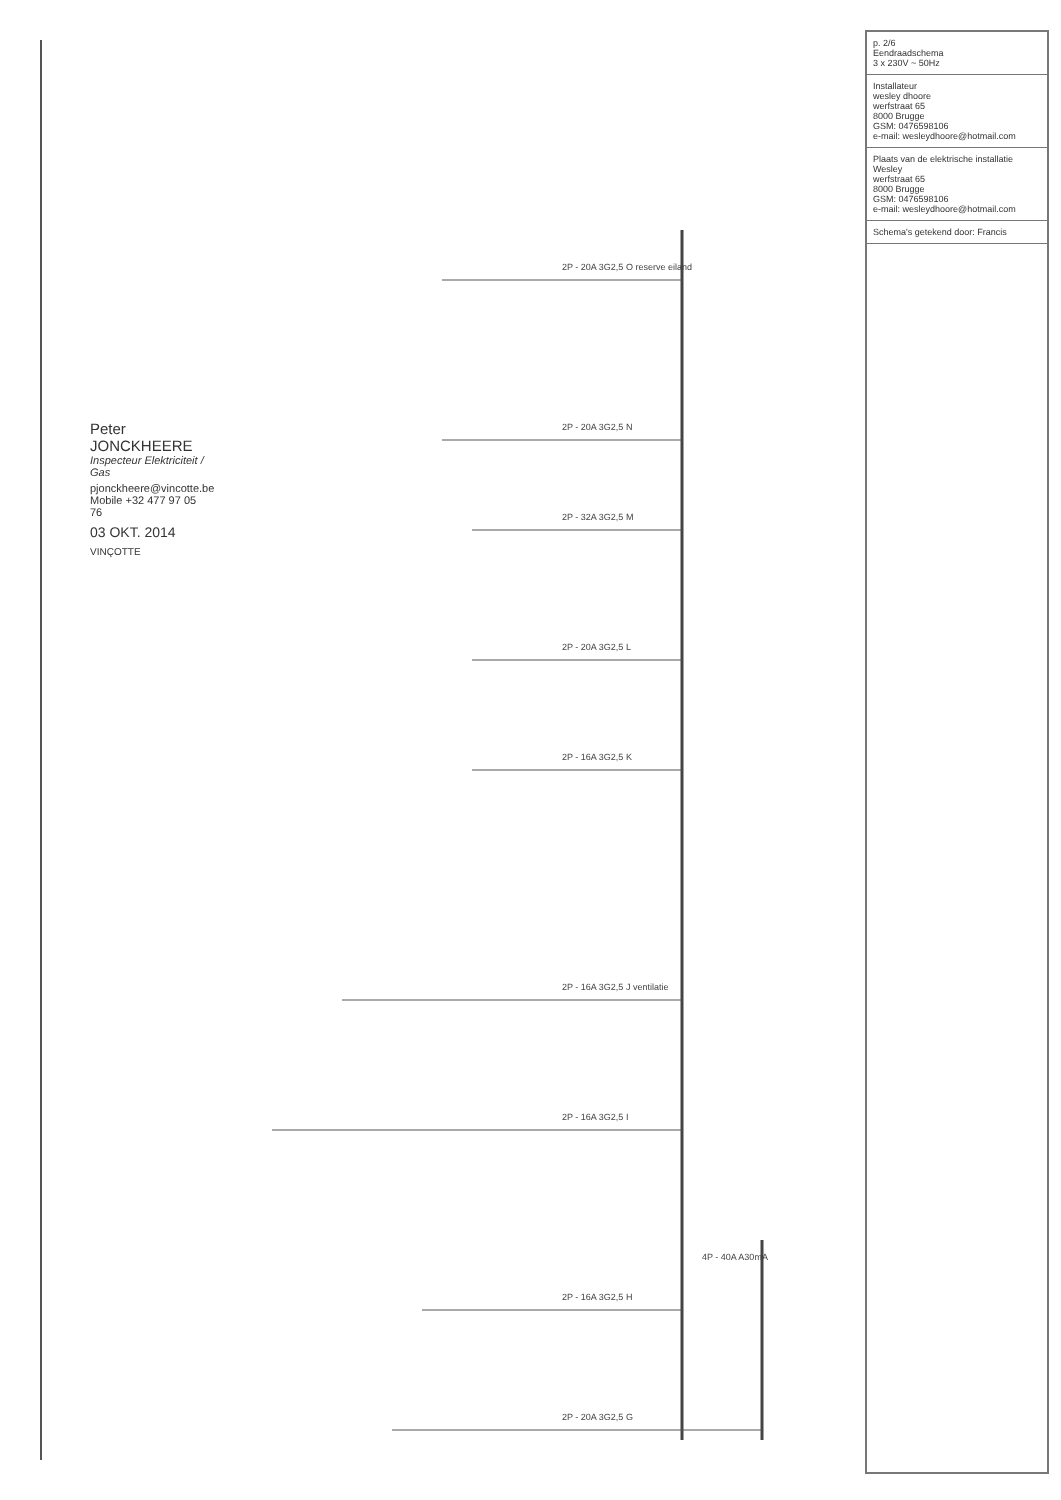Peter JONCKHEERE
Inspecteur Elektriciteit / Gas
pjonckheere@vincotte.be
Mobile +32 477 97 05 76
03 OKT. 2014
VINÇOTTE
2P - 20A 3G2,5 O reserve eiland
2P - 20A 3G2,5 N
2P - 32A 3G2,5 M
2P - 20A 3G2,5 L
2P - 16A 3G2,5 K
2P - 16A 3G2,5 J ventilatie
2P - 16A 3G2,5 I
2P - 16A 3G2,5 H
4P - 40A A30mA
2P - 20A 3G2,5 G
p. 2/6
Eendraadschema
3 x 230V ~ 50Hz
Installateur
wesley dhoore
werfstraat 65
8000 Brugge
GSM: 0476598106
e-mail: wesleydhoore@hotmail.com
Plaats van de elektrische installatie
Wesley
werfstraat 65
8000 Brugge
GSM: 0476598106
e-mail: wesleydhoore@hotmail.com
Schema's getekend door: Francis